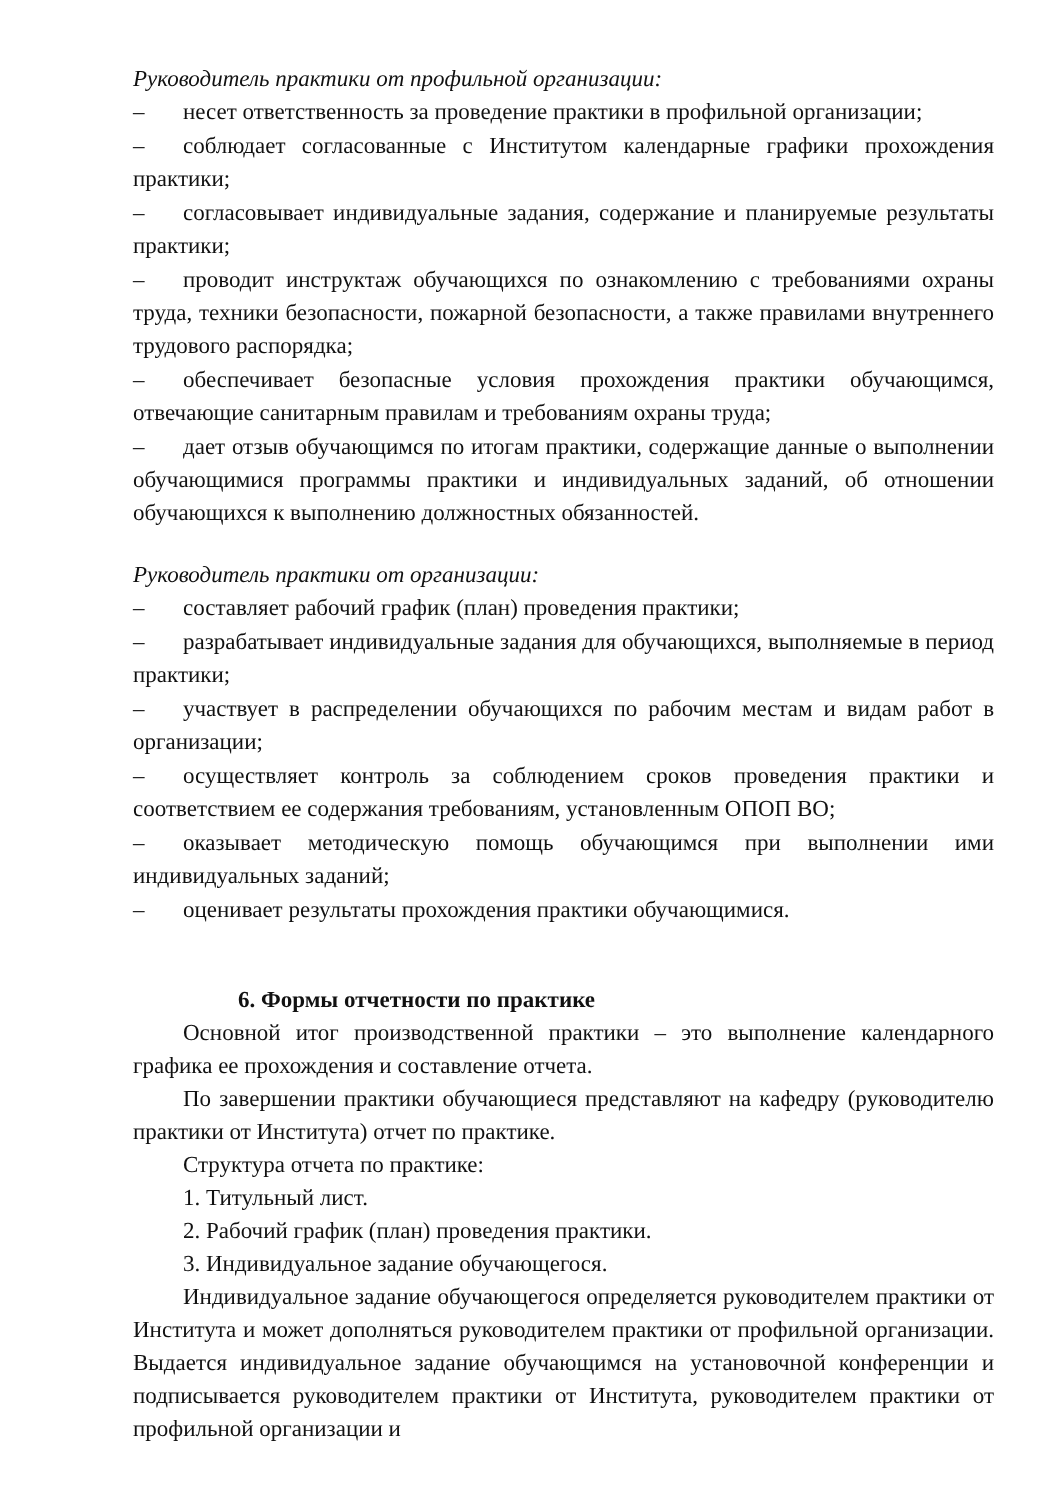Руководитель практики от профильной организации:
– несет ответственность за проведение практики в профильной организации;
– соблюдает согласованные с Институтом календарные графики прохождения практики;
– согласовывает индивидуальные задания, содержание и планируемые результаты практики;
– проводит инструктаж обучающихся по ознакомлению с требованиями охраны труда, техники безопасности, пожарной безопасности, а также правилами внутреннего трудового распорядка;
– обеспечивает безопасные условия прохождения практики обучающимся, отвечающие санитарным правилам и требованиям охраны труда;
– дает отзыв обучающимся по итогам практики, содержащие данные о выполнении обучающимися программы практики и индивидуальных заданий, об отношении обучающихся к выполнению должностных обязанностей.
Руководитель практики от организации:
– составляет рабочий график (план) проведения практики;
– разрабатывает индивидуальные задания для обучающихся, выполняемые в период практики;
– участвует в распределении обучающихся по рабочим местам и видам работ в организации;
– осуществляет контроль за соблюдением сроков проведения практики и соответствием ее содержания требованиям, установленным ОПОП ВО;
– оказывает методическую помощь обучающимся при выполнении ими индивидуальных заданий;
– оценивает результаты прохождения практики обучающимися.
6. Формы отчетности по практике
Основной итог производственной практики – это выполнение календарного графика ее прохождения и составление отчета.
По завершении практики обучающиеся представляют на кафедру (руководителю практики от Института) отчет по практике.
Структура отчета по практике:
1. Титульный лист.
2. Рабочий график (план) проведения практики.
3. Индивидуальное задание обучающегося.
Индивидуальное задание обучающегося определяется руководителем практики от Института и может дополняться руководителем практики от профильной организации. Выдается индивидуальное задание обучающимся на установочной конференции и подписывается руководителем практики от Института, руководителем практики от профильной организации и